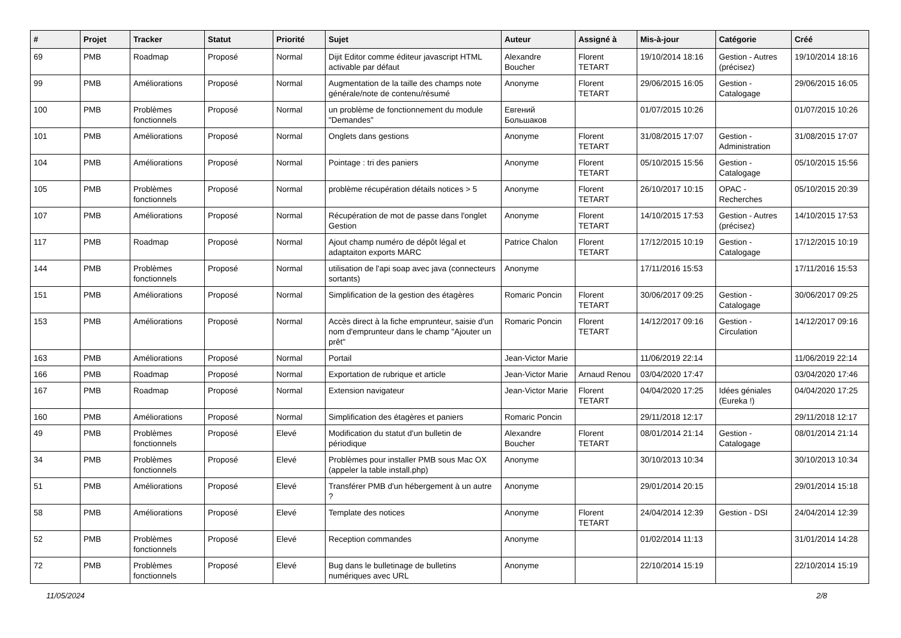| # | Projet | Tracker | Statut | Priorité | Sujet | Auteur | Assigné à | Mis-à-jour | Catégorie | Créé |
| --- | --- | --- | --- | --- | --- | --- | --- | --- | --- | --- |
| 69 | PMB | Roadmap | Proposé | Normal | Dijit Editor comme éditeur javascript HTML activable par défaut | Alexandre Boucher | Florent TETART | 19/10/2014 18:16 | Gestion - Autres (précisez) | 19/10/2014 18:16 |
| 99 | PMB | Améliorations | Proposé | Normal | Augmentation de la taille des champs note générale/note de contenu/résumé | Anonyme | Florent TETART | 29/06/2015 16:05 | Gestion - Catalogage | 29/06/2015 16:05 |
| 100 | PMB | Problèmes fonctionnels | Proposé | Normal | un problème de fonctionnement du module "Demandes" | Евгений Большаков | | 01/07/2015 10:26 | | 01/07/2015 10:26 |
| 101 | PMB | Améliorations | Proposé | Normal | Onglets dans gestions | Anonyme | Florent TETART | 31/08/2015 17:07 | Gestion - Administration | 31/08/2015 17:07 |
| 104 | PMB | Améliorations | Proposé | Normal | Pointage : tri des paniers | Anonyme | Florent TETART | 05/10/2015 15:56 | Gestion - Catalogage | 05/10/2015 15:56 |
| 105 | PMB | Problèmes fonctionnels | Proposé | Normal | problème récupération détails notices > 5 | Anonyme | Florent TETART | 26/10/2017 10:15 | OPAC - Recherches | 05/10/2015 20:39 |
| 107 | PMB | Améliorations | Proposé | Normal | Récupération de mot de passe dans l'onglet Gestion | Anonyme | Florent TETART | 14/10/2015 17:53 | Gestion - Autres (précisez) | 14/10/2015 17:53 |
| 117 | PMB | Roadmap | Proposé | Normal | Ajout champ numéro de dépôt légal et adaptaiton exports MARC | Patrice Chalon | Florent TETART | 17/12/2015 10:19 | Gestion - Catalogage | 17/12/2015 10:19 |
| 144 | PMB | Problèmes fonctionnels | Proposé | Normal | utilisation de l'api soap avec java (connecteurs sortants) | Anonyme | | 17/11/2016 15:53 | | 17/11/2016 15:53 |
| 151 | PMB | Améliorations | Proposé | Normal | Simplification de la gestion des étagères | Romaric Poncin | Florent TETART | 30/06/2017 09:25 | Gestion - Catalogage | 30/06/2017 09:25 |
| 153 | PMB | Améliorations | Proposé | Normal | Accès direct à la fiche emprunteur, saisie d'un nom d'emprunteur dans le champ "Ajouter un prêt" | Romaric Poncin | Florent TETART | 14/12/2017 09:16 | Gestion - Circulation | 14/12/2017 09:16 |
| 163 | PMB | Améliorations | Proposé | Normal | Portail | Jean-Victor Marie | | 11/06/2019 22:14 | | 11/06/2019 22:14 |
| 166 | PMB | Roadmap | Proposé | Normal | Exportation de rubrique et article | Jean-Victor Marie | Arnaud Renou | 03/04/2020 17:47 | | 03/04/2020 17:46 |
| 167 | PMB | Roadmap | Proposé | Normal | Extension navigateur | Jean-Victor Marie | Florent TETART | 04/04/2020 17:25 | Idées géniales (Eureka !) | 04/04/2020 17:25 |
| 160 | PMB | Améliorations | Proposé | Normal | Simplification des étagères et paniers | Romaric Poncin | | 29/11/2018 12:17 | | 29/11/2018 12:17 |
| 49 | PMB | Problèmes fonctionnels | Proposé | Elevé | Modification du statut d'un bulletin de périodique | Alexandre Boucher | Florent TETART | 08/01/2014 21:14 | Gestion - Catalogage | 08/01/2014 21:14 |
| 34 | PMB | Problèmes fonctionnels | Proposé | Elevé | Problèmes pour installer PMB sous Mac OX (appeler la table install.php) | Anonyme | | 30/10/2013 10:34 | | 30/10/2013 10:34 |
| 51 | PMB | Améliorations | Proposé | Elevé | Transférer PMB d'un hébergement à un autre ? | Anonyme | | 29/01/2014 20:15 | | 29/01/2014 15:18 |
| 58 | PMB | Améliorations | Proposé | Elevé | Template des notices | Anonyme | Florent TETART | 24/04/2014 12:39 | Gestion - DSI | 24/04/2014 12:39 |
| 52 | PMB | Problèmes fonctionnels | Proposé | Elevé | Reception commandes | Anonyme | | 01/02/2014 11:13 | | 31/01/2014 14:28 |
| 72 | PMB | Problèmes fonctionnels | Proposé | Elevé | Bug dans le bulletinage de bulletins numériques avec URL | Anonyme | | 22/10/2014 15:19 | | 22/10/2014 15:19 |
11/05/2024 2/8